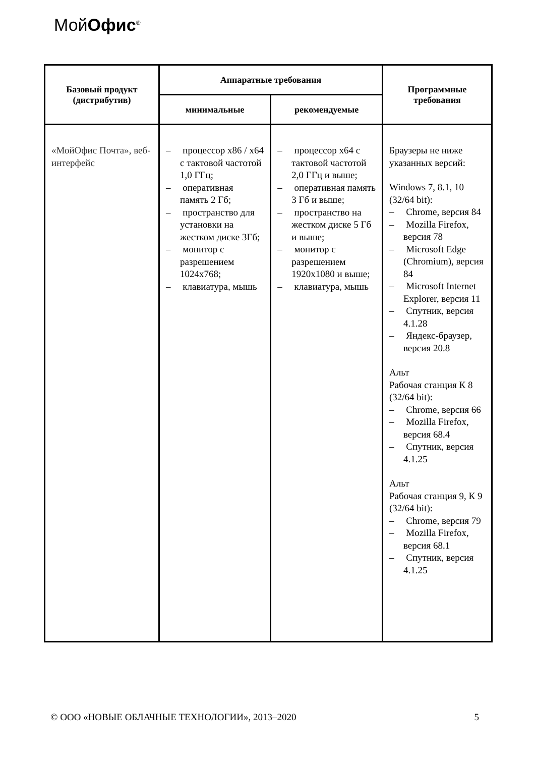МойОфис<sup>®</sup>
| Базовый продукт (дистрибутив) | Аппаратные требования | | Программные требования |
| --- | --- | --- | --- |
| | минимальные | рекомендуемые | |
| «МойОфис Почта», веб-интерфейс | – процессор x86 / x64 с тактовой частотой 1,0 ГГц; – оперативная память 2 Гб; – пространство для установки на жестком диске 3Гб; – монитор с разрешением 1024x768; – клавиатура, мышь | – процессор x64 с тактовой частотой 2,0 ГГц и выше; – оперативная память 3 Гб и выше; – пространство на жестком диске 5 Гб и выше; – монитор с разрешением 1920x1080 и выше; – клавиатура, мышь | Браузеры не ниже указанных версий: Windows 7, 8.1, 10 (32/64 bit): – Chrome, версия 84 – Mozilla Firefox, версия 78 – Microsoft Edge (Chromium), версия 84 – Microsoft Internet Explorer, версия 11 – Спутник, версия 4.1.28 – Яндекс-браузер, версия 20.8 Альт Рабочая станция К 8 (32/64 bit): – Chrome, версия 66 – Mozilla Firefox, версия 68.4 – Спутник, версия 4.1.25 Альт Рабочая станция 9, К 9 (32/64 bit): – Chrome, версия 79 – Mozilla Firefox, версия 68.1 – Спутник, версия 4.1.25 |
© ООО «НОВЫЕ ОБЛАЧНЫЕ ТЕХНОЛОГИИ», 2013–2020 5